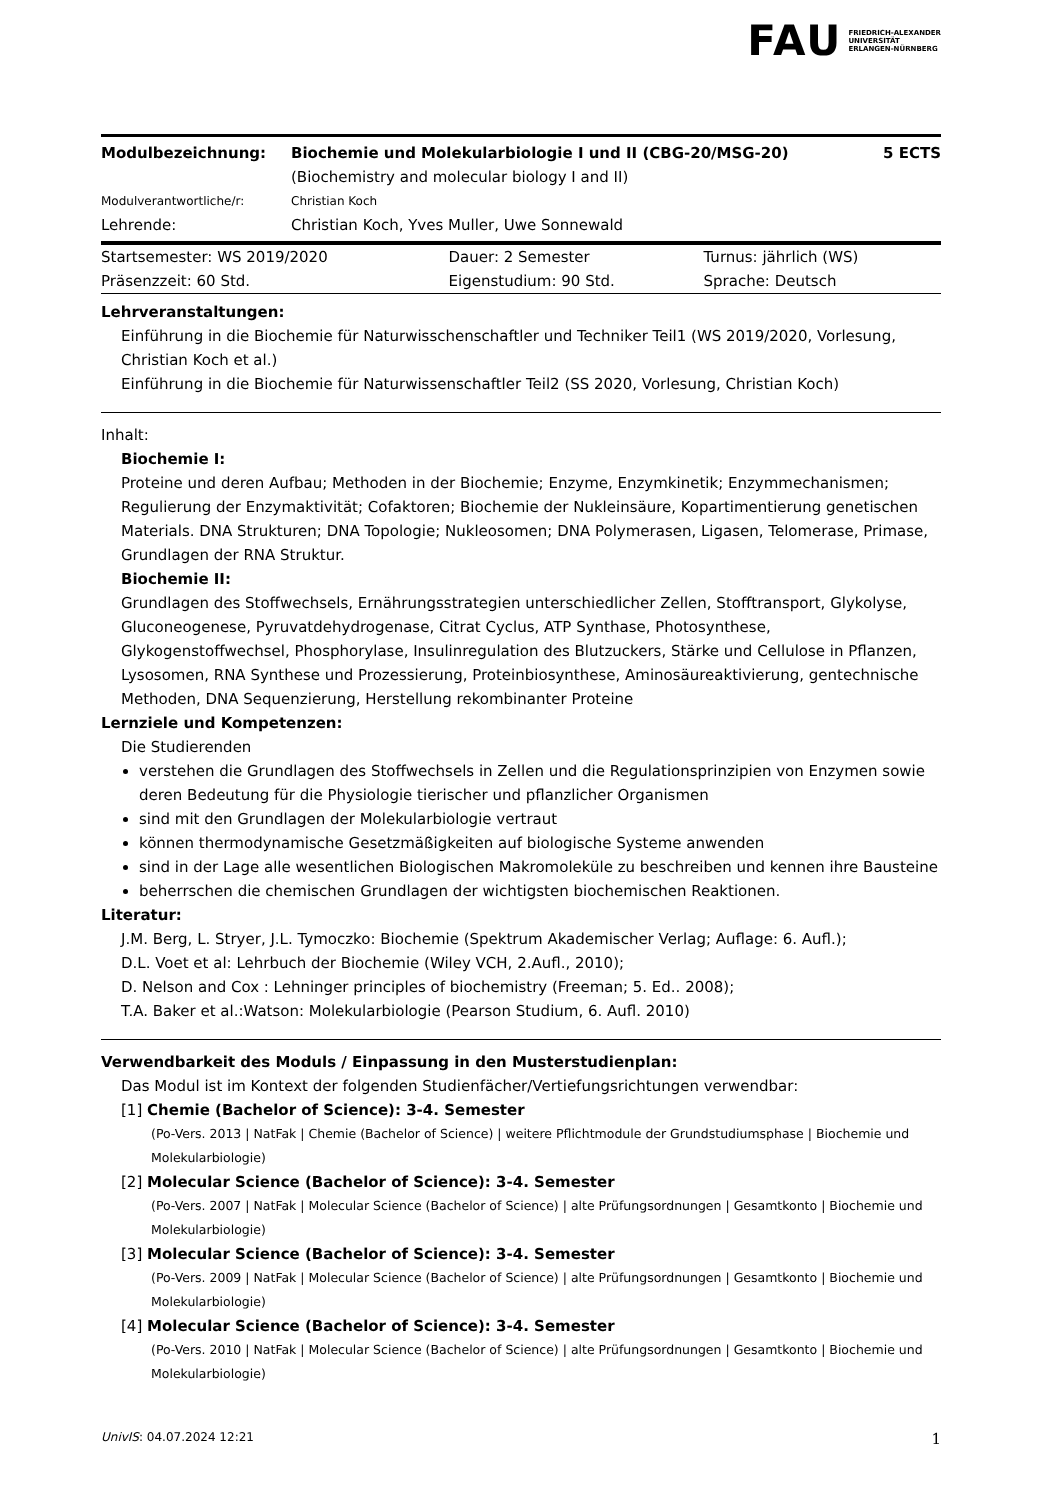FAU FRIEDRICH-ALEXANDER
UNIVERSITÄT
ERLANGEN-NÜRNBERG
| Modulbezeichnung: | Biochemie und Molekularbiologie I und II (CBG-20/MSG-20) (Biochemistry and molecular biology I and II) | 5 ECTS |
| Modulverantwortliche/r: | Christian Koch | |
| Lehrende: | Christian Koch, Yves Muller, Uwe Sonnewald | |
| Startsemester: WS 2019/2020 | Dauer: 2 Semester | Turnus: jährlich (WS) |
| Präsenzzeit: 60 Std. | Eigenstudium: 90 Std. | Sprache: Deutsch |
Lehrveranstaltungen:
Einführung in die Biochemie für Naturwisschenschaftler und Techniker Teil1 (WS 2019/2020, Vorlesung, Christian Koch et al.)
Einführung in die Biochemie für Naturwissenschaftler Teil2 (SS 2020, Vorlesung, Christian Koch)
Inhalt:
Biochemie I:
Proteine und deren Aufbau; Methoden in der Biochemie; Enzyme, Enzymkinetik; Enzymmechanismen; Regulierung der Enzymaktivität; Cofaktoren; Biochemie der Nukleinsäure, Kopartimentierung genetischen Materials. DNA Strukturen; DNA Topologie; Nukleosomen; DNA Polymerasen, Ligasen, Telomerase, Primase, Grundlagen der RNA Struktur.
Biochemie II:
Grundlagen des Stoffwechsels, Ernährungsstrategien unterschiedlicher Zellen, Stofftransport, Glykolyse, Gluconeogenese, Pyruvatdehydrogenase, Citrat Cyclus, ATP Synthase, Photosynthese, Glykogenstoffwechsel, Phosphorylase, Insulinregulation des Blutzuckers, Stärke und Cellulose in Pflanzen, Lysosomen, RNA Synthese und Prozessierung, Proteinbiosynthese, Aminosäureaktivierung, gentechnische Methoden, DNA Sequenzierung, Herstellung rekombinanter Proteine
Lernziele und Kompetenzen:
Die Studierenden
verstehen die Grundlagen des Stoffwechsels in Zellen und die Regulationsprinzipien von Enzymen sowie deren Bedeutung für die Physiologie tierischer und pflanzlicher Organismen
sind mit den Grundlagen der Molekularbiologie vertraut
können thermodynamische Gesetzmäßigkeiten auf biologische Systeme anwenden
sind in der Lage alle wesentlichen Biologischen Makromoleküle zu beschreiben und kennen ihre Bausteine
beherrschen die chemischen Grundlagen der wichtigsten biochemischen Reaktionen.
Literatur:
J.M. Berg, L. Stryer, J.L. Tymoczko: Biochemie (Spektrum Akademischer Verlag; Auflage: 6. Aufl.);
D.L. Voet et al: Lehrbuch der Biochemie (Wiley VCH, 2.Aufl., 2010);
D. Nelson and Cox : Lehninger principles of biochemistry (Freeman; 5. Ed.. 2008);
T.A. Baker et al.:Watson: Molekularbiologie (Pearson Studium, 6. Aufl. 2010)
Verwendbarkeit des Moduls / Einpassung in den Musterstudienplan:
Das Modul ist im Kontext der folgenden Studienfächer/Vertiefungsrichtungen verwendbar:
[1] Chemie (Bachelor of Science): 3-4. Semester
(Po-Vers. 2013 | NatFak | Chemie (Bachelor of Science) | weitere Pflichtmodule der Grundstudiumsphase | Biochemie und Molekularbiologie)
[2] Molecular Science (Bachelor of Science): 3-4. Semester
(Po-Vers. 2007 | NatFak | Molecular Science (Bachelor of Science) | alte Prüfungsordnungen | Gesamtkonto | Biochemie und Molekularbiologie)
[3] Molecular Science (Bachelor of Science): 3-4. Semester
(Po-Vers. 2009 | NatFak | Molecular Science (Bachelor of Science) | alte Prüfungsordnungen | Gesamtkonto | Biochemie und Molekularbiologie)
[4] Molecular Science (Bachelor of Science): 3-4. Semester
(Po-Vers. 2010 | NatFak | Molecular Science (Bachelor of Science) | alte Prüfungsordnungen | Gesamtkonto | Biochemie und Molekularbiologie)
UnivIS: 04.07.2024 12:21 1